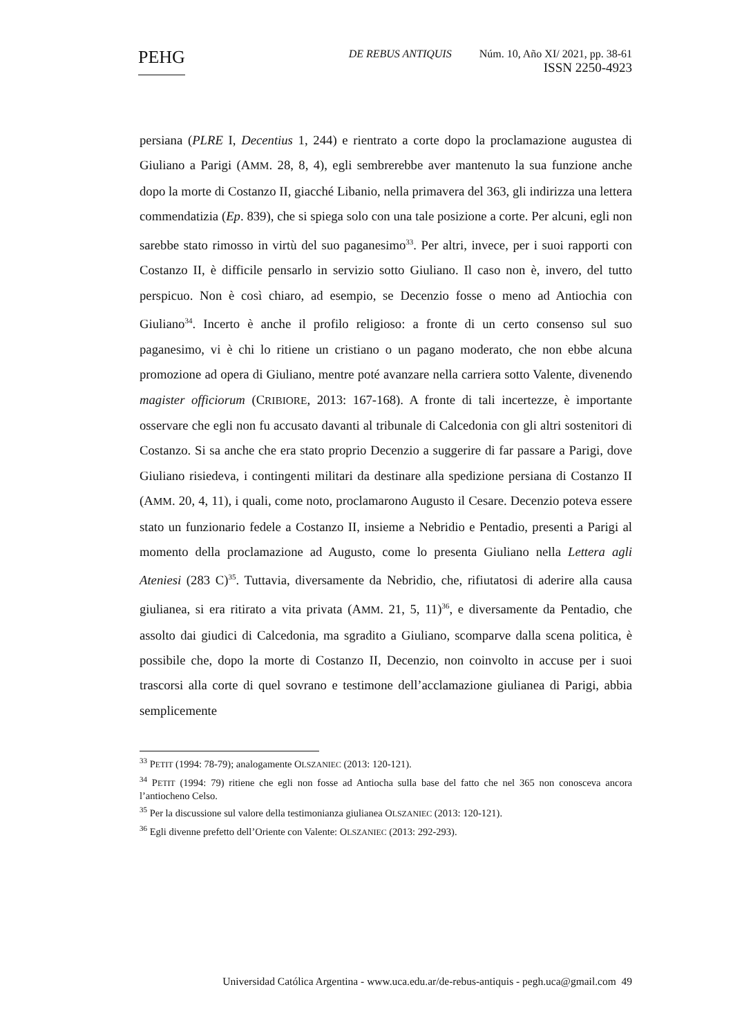PEHG
DE REBUS ANTIQUIS Núm. 10, Año XI/ 2021, pp. 38-61
ISSN 2250-4923
persiana (PLRE I, Decentius 1, 244) e rientrato a corte dopo la proclamazione augustea di Giuliano a Parigi (AMM. 28, 8, 4), egli sembrerebbe aver mantenuto la sua funzione anche dopo la morte di Costanzo II, giacché Libanio, nella primavera del 363, gli indirizza una lettera commendatizia (Ep. 839), che si spiega solo con una tale posizione a corte. Per alcuni, egli non sarebbe stato rimosso in virtù del suo paganesimo<sup>33</sup>. Per altri, invece, per i suoi rapporti con Costanzo II, è difficile pensarlo in servizio sotto Giuliano. Il caso non è, invero, del tutto perspicuo. Non è così chiaro, ad esempio, se Decenzio fosse o meno ad Antiochia con Giuliano<sup>34</sup>. Incerto è anche il profilo religioso: a fronte di un certo consenso sul suo paganesimo, vi è chi lo ritiene un cristiano o un pagano moderato, che non ebbe alcuna promozione ad opera di Giuliano, mentre poté avanzare nella carriera sotto Valente, divenendo magister officiorum (CRIBIORE, 2013: 167-168). A fronte di tali incertezze, è importante osservare che egli non fu accusato davanti al tribunale di Calcedonia con gli altri sostenitori di Costanzo. Si sa anche che era stato proprio Decenzio a suggerire di far passare a Parigi, dove Giuliano risiedeva, i contingenti militari da destinare alla spedizione persiana di Costanzo II (AMM. 20, 4, 11), i quali, come noto, proclamarono Augusto il Cesare. Decenzio poteva essere stato un funzionario fedele a Costanzo II, insieme a Nebridio e Pentadio, presenti a Parigi al momento della proclamazione ad Augusto, come lo presenta Giuliano nella Lettera agli Ateniesi (283 C)<sup>35</sup>. Tuttavia, diversamente da Nebridio, che, rifiutatosi di aderire alla causa giulianea, si era ritirato a vita privata (AMM. 21, 5, 11)<sup>36</sup>, e diversamente da Pentadio, che assolto dai giudici di Calcedonia, ma sgradito a Giuliano, scomparve dalla scena politica, è possibile che, dopo la morte di Costanzo II, Decenzio, non coinvolto in accuse per i suoi trascorsi alla corte di quel sovrano e testimone dell’acclamazione giulianea di Parigi, abbia semplicemente
<sup>33</sup> PETIT (1994: 78-79); analogamente OLSZANIEC (2013: 120-121).
<sup>34</sup> PETIT (1994: 79) ritiene che egli non fosse ad Antiocha sulla base del fatto che nel 365 non conosceva ancora l’antiocheno Celso.
<sup>35</sup> Per la discussione sul valore della testimonianza giulianea OLSZANIEC (2013: 120-121).
<sup>36</sup> Egli divenne prefetto dell’Oriente con Valente: OLSZANIEC (2013: 292-293).
Universidad Católica Argentina - www.uca.edu.ar/de-rebus-antiquis - pegh.uca@gmail.com 49